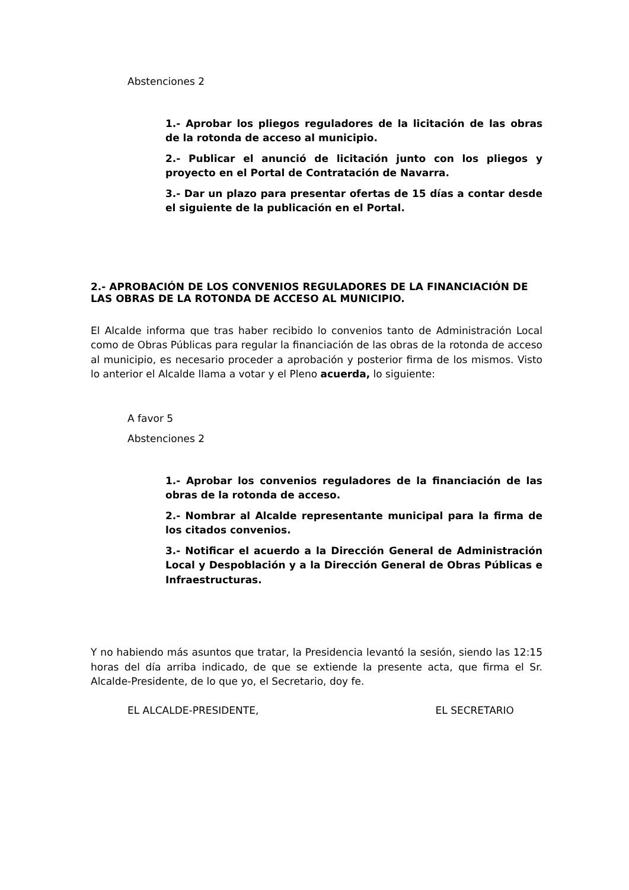Abstenciones 2
1.- Aprobar los pliegos reguladores de la licitación de las obras de la rotonda de acceso al municipio.
2.- Publicar el anunció de licitación junto con los pliegos y proyecto en el Portal de Contratación de Navarra.
3.- Dar un plazo para presentar ofertas de 15 días a contar desde el siguiente de la publicación en el Portal.
2.- APROBACIÓN DE LOS CONVENIOS REGULADORES DE LA FINANCIACIÓN DE LAS OBRAS DE LA ROTONDA DE ACCESO AL MUNICIPIO.
El Alcalde informa que tras haber recibido lo convenios tanto de Administración Local como de Obras Públicas para regular la financiación de las obras de la rotonda de acceso al municipio, es necesario proceder a aprobación y posterior firma de los mismos. Visto lo anterior el Alcalde llama a votar y el Pleno acuerda, lo siguiente:
A favor 5
Abstenciones 2
1.- Aprobar los convenios reguladores de la financiación de las obras de la rotonda de acceso.
2.- Nombrar al Alcalde representante municipal para la firma de los citados convenios.
3.- Notificar el acuerdo a la Dirección General de Administración Local y Despoblación y a la Dirección General de Obras Públicas e Infraestructuras.
Y no habiendo más asuntos que tratar, la Presidencia levantó la sesión, siendo las 12:15 horas del día arriba indicado, de que se extiende la presente acta, que firma el Sr. Alcalde-Presidente, de lo que yo, el Secretario, doy fe.
EL ALCALDE-PRESIDENTE, EL SECRETARIO